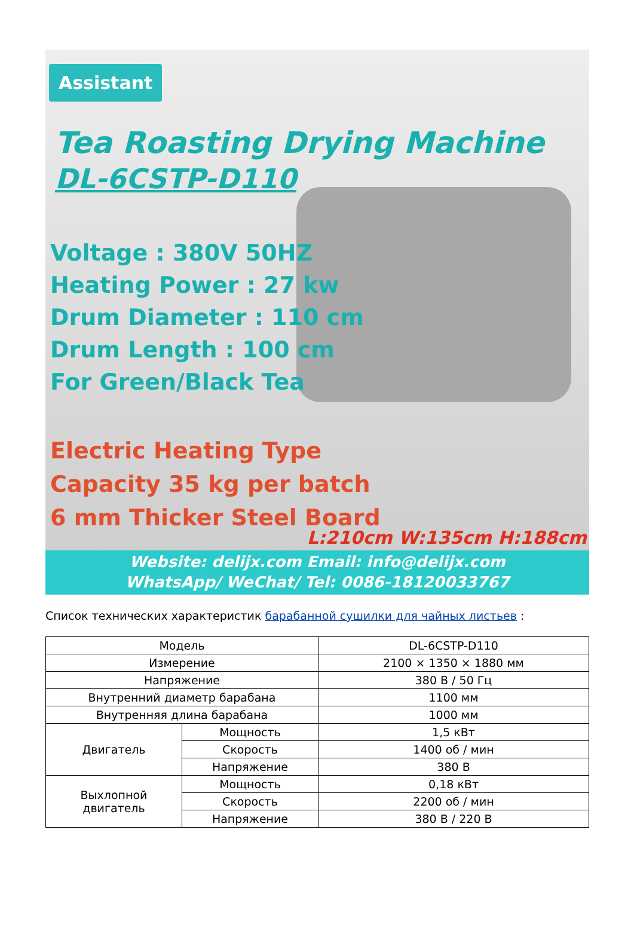Assistant
Tea Roasting Drying Machine
DL-6CSTP-D110
Voltage : 380V 50HZ
Heating Power : 27 kw
Drum Diameter : 110 cm
Drum Length : 100 cm
For Green/Black Tea
Electric Heating Type
Capacity 35 kg per batch
6 mm Thicker Steel Board
L:210cm W:135cm H:188cm
Website: delijx.com Email: info@delijx.com
WhatsApp/ WeChat/ Tel: 0086-18120033767
Список технических характеристик барабанной сушилки для чайных листьев :
| Модель | | DL-6CSTP-D110 |
| Измерение | | 2100 × 1350 × 1880 мм |
| Напряжение | | 380 В / 50 Гц |
| Внутренний диаметр барабана | | 1100 мм |
| Внутренняя длина барабана | | 1000 мм |
| Двигатель | Мощность | 1,5 кВт |
| | Скорость | 1400 об / мин |
| | Напряжение | 380 В |
| Выхлопной двигатель | Мощность | 0,18 кВт |
| | Скорость | 2200 об / мин |
| | Напряжение | 380 В / 220 В |